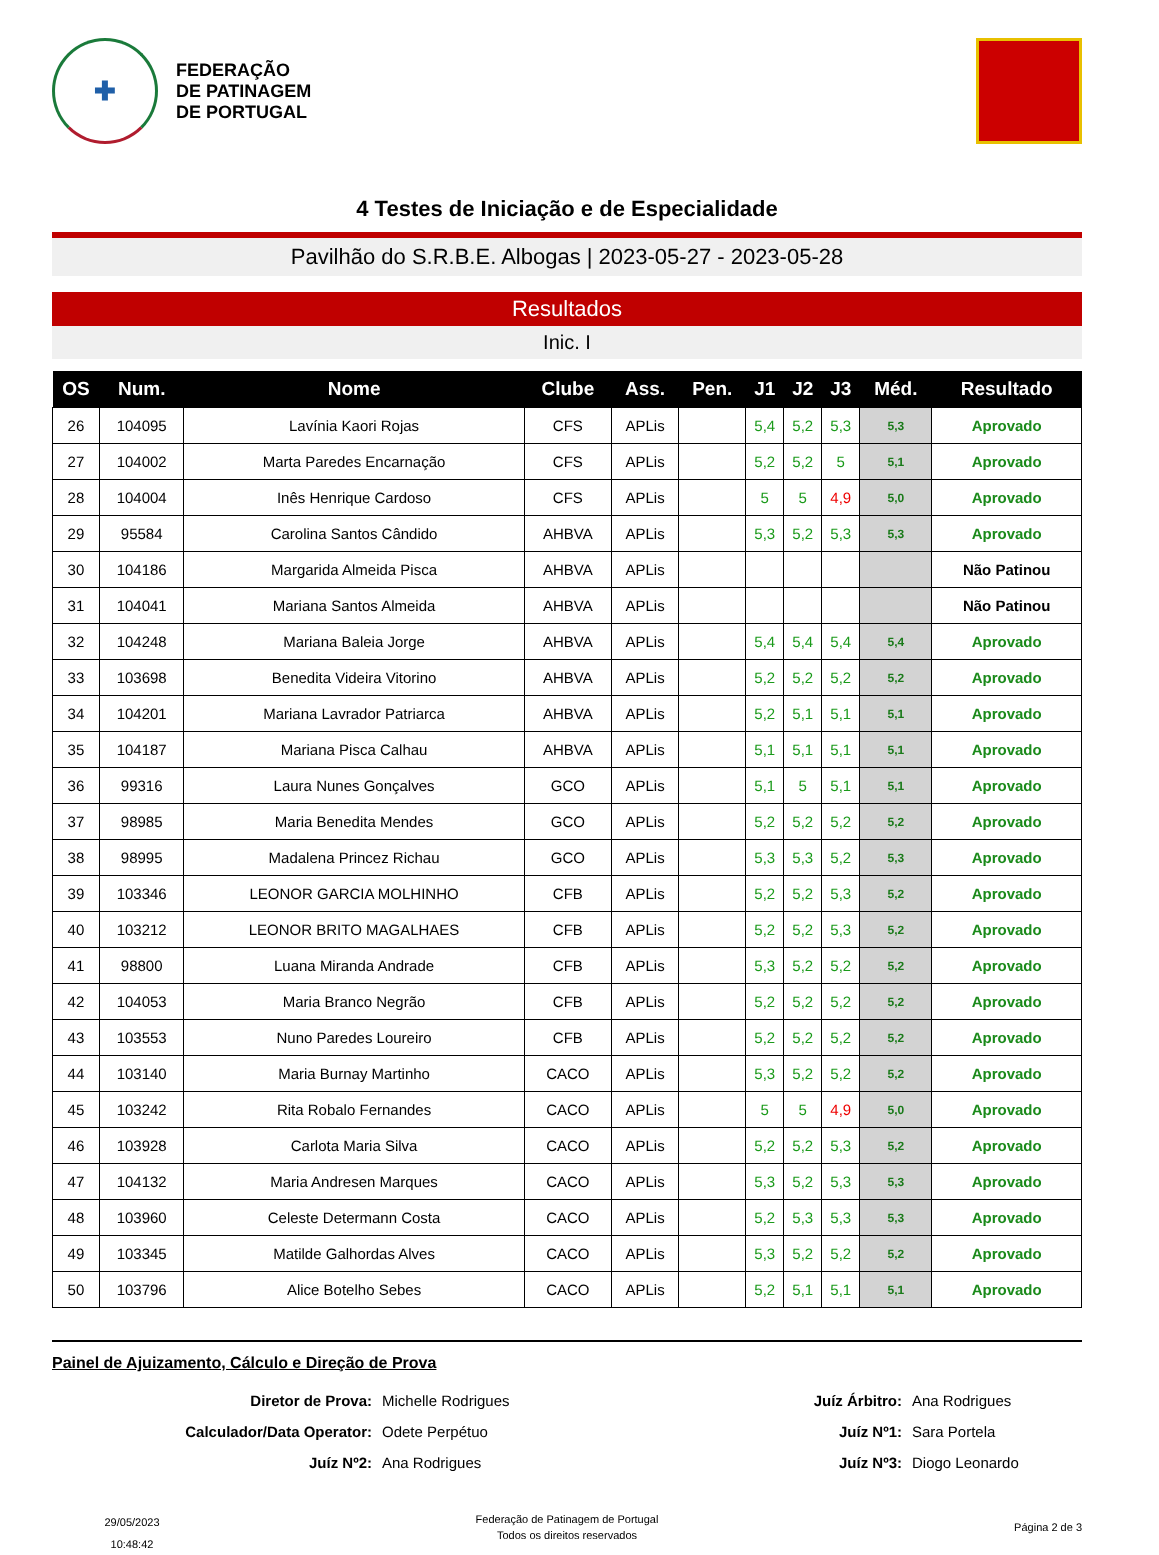✚
FEDERAÇÃO
DE PATINAGEM
DE PORTUGAL
4 Testes de Iniciação e de Especialidade
Pavilhão do S.R.B.E. Albogas | 2023-05-27 - 2023-05-28
Resultados
Inic. I
| OS | Num. | Nome | Clube | Ass. | Pen. | J1 | J2 | J3 | Méd. | Resultado |
| --- | --- | --- | --- | --- | --- | --- | --- | --- | --- | --- |
| 26 | 104095 | Lavínia Kaori Rojas | CFS | APLis | | 5,4 | 5,2 | 5,3 | 5,3 | Aprovado |
| 27 | 104002 | Marta Paredes Encarnação | CFS | APLis | | 5,2 | 5,2 | 5 | 5,1 | Aprovado |
| 28 | 104004 | Inês Henrique Cardoso | CFS | APLis | | 5 | 5 | 4,9 | 5,0 | Aprovado |
| 29 | 95584 | Carolina Santos Cândido | AHBVA | APLis | | 5,3 | 5,2 | 5,3 | 5,3 | Aprovado |
| 30 | 104186 | Margarida Almeida Pisca | AHBVA | APLis | | | | | | Não Patinou |
| 31 | 104041 | Mariana Santos Almeida | AHBVA | APLis | | | | | | Não Patinou |
| 32 | 104248 | Mariana Baleia Jorge | AHBVA | APLis | | 5,4 | 5,4 | 5,4 | 5,4 | Aprovado |
| 33 | 103698 | Benedita Videira Vitorino | AHBVA | APLis | | 5,2 | 5,2 | 5,2 | 5,2 | Aprovado |
| 34 | 104201 | Mariana Lavrador Patriarca | AHBVA | APLis | | 5,2 | 5,1 | 5,1 | 5,1 | Aprovado |
| 35 | 104187 | Mariana Pisca Calhau | AHBVA | APLis | | 5,1 | 5,1 | 5,1 | 5,1 | Aprovado |
| 36 | 99316 | Laura Nunes Gonçalves | GCO | APLis | | 5,1 | 5 | 5,1 | 5,1 | Aprovado |
| 37 | 98985 | Maria Benedita Mendes | GCO | APLis | | 5,2 | 5,2 | 5,2 | 5,2 | Aprovado |
| 38 | 98995 | Madalena Princez Richau | GCO | APLis | | 5,3 | 5,3 | 5,2 | 5,3 | Aprovado |
| 39 | 103346 | LEONOR GARCIA MOLHINHO | CFB | APLis | | 5,2 | 5,2 | 5,3 | 5,2 | Aprovado |
| 40 | 103212 | LEONOR BRITO MAGALHAES | CFB | APLis | | 5,2 | 5,2 | 5,3 | 5,2 | Aprovado |
| 41 | 98800 | Luana Miranda Andrade | CFB | APLis | | 5,3 | 5,2 | 5,2 | 5,2 | Aprovado |
| 42 | 104053 | Maria Branco Negrão | CFB | APLis | | 5,2 | 5,2 | 5,2 | 5,2 | Aprovado |
| 43 | 103553 | Nuno Paredes Loureiro | CFB | APLis | | 5,2 | 5,2 | 5,2 | 5,2 | Aprovado |
| 44 | 103140 | Maria Burnay Martinho | CACO | APLis | | 5,3 | 5,2 | 5,2 | 5,2 | Aprovado |
| 45 | 103242 | Rita Robalo Fernandes | CACO | APLis | | 5 | 5 | 4,9 | 5,0 | Aprovado |
| 46 | 103928 | Carlota Maria Silva | CACO | APLis | | 5,2 | 5,2 | 5,3 | 5,2 | Aprovado |
| 47 | 104132 | Maria Andresen Marques | CACO | APLis | | 5,3 | 5,2 | 5,3 | 5,3 | Aprovado |
| 48 | 103960 | Celeste Determann Costa | CACO | APLis | | 5,2 | 5,3 | 5,3 | 5,3 | Aprovado |
| 49 | 103345 | Matilde Galhordas Alves | CACO | APLis | | 5,3 | 5,2 | 5,2 | 5,2 | Aprovado |
| 50 | 103796 | Alice Botelho Sebes | CACO | APLis | | 5,2 | 5,1 | 5,1 | 5,1 | Aprovado |
Painel de Ajuizamento, Cálculo e Direção de Prova
Diretor de Prova:
Michelle Rodrigues
Juíz Árbitro:
Ana Rodrigues
Calculador/Data Operator:
Odete Perpétuo
Juíz Nº1:
Sara Portela
Juíz Nº2:
Ana Rodrigues
Juíz Nº3:
Diogo Leonardo
29/05/2023
10:48:42
Federação de Patinagem de Portugal
Todos os direitos reservados
Página 2 de 3